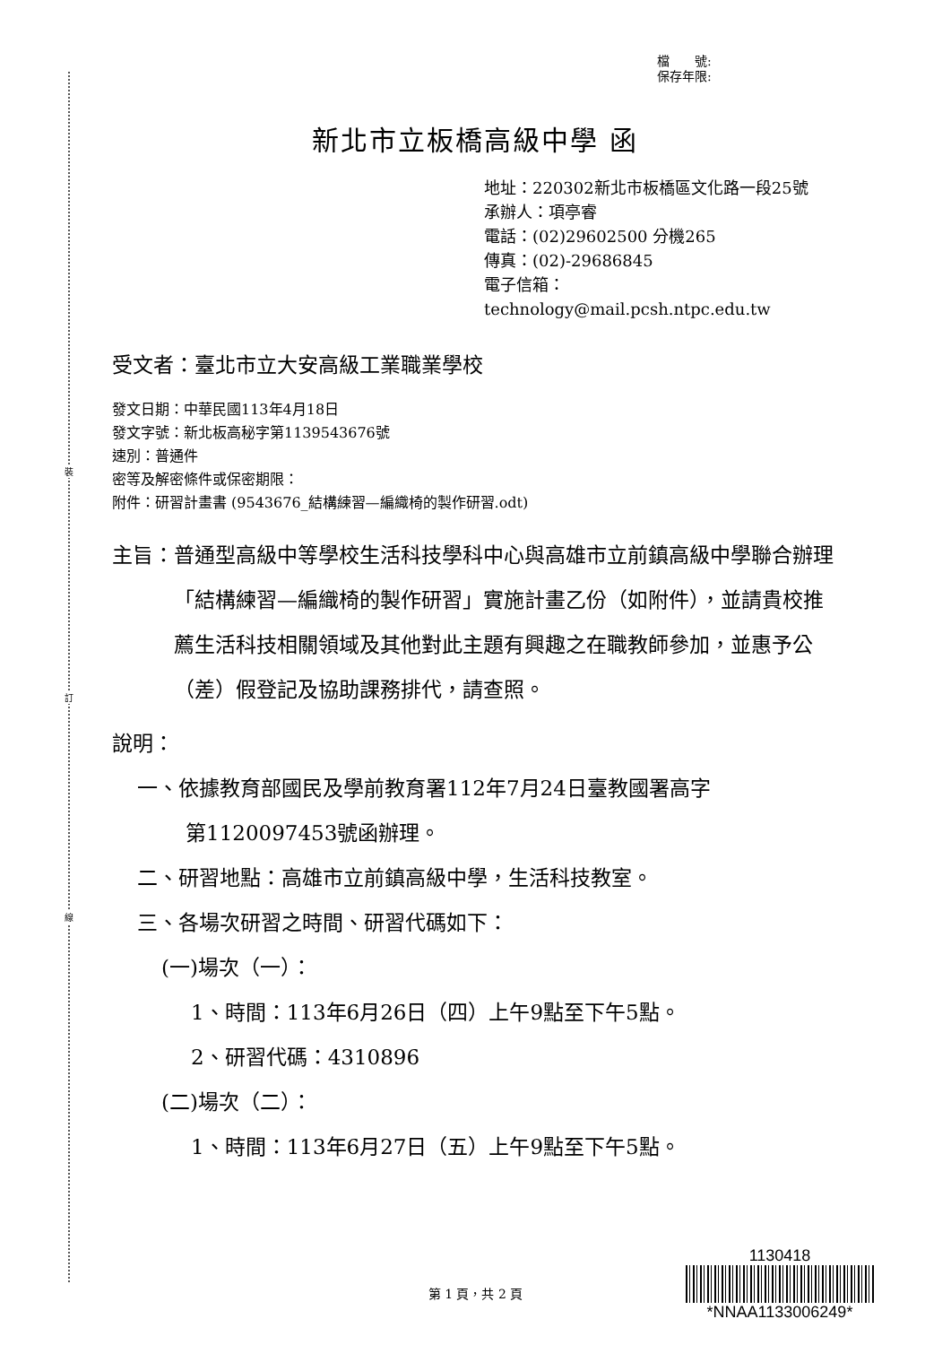裝
訂
線
檔　　號:
保存年限:
新北市立板橋高級中學 函
地址：220302新北市板橋區文化路一段25號
承辦人：項亭睿
電話：(02)29602500 分機265
傳真：(02)-29686845
電子信箱：technology@mail.pcsh.ntpc.edu.tw
受文者：臺北市立大安高級工業職業學校
發文日期：中華民國113年4月18日
發文字號：新北板高秘字第1139543676號
速別：普通件
密等及解密條件或保密期限：
附件：研習計畫書 (9543676_結構練習—編織椅的製作研習.odt)
主旨： 普通型高級中等學校生活科技學科中心與高雄市立前鎮高級中學聯合辦理「結構練習—編織椅的製作研習」實施計畫乙份（如附件），並請貴校推薦生活科技相關領域及其他對此主題有興趣之在職教師參加，並惠予公（差）假登記及協助課務排代，請查照。
說明：
一、依據教育部國民及學前教育署112年7月24日臺教國署高字
第1120097453號函辦理。
二、研習地點：高雄市立前鎮高級中學，生活科技教室。
三、各場次研習之時間、研習代碼如下：
(一)場次（一）：
1、時間：113年6月26日（四）上午9點至下午5點。
2、研習代碼：4310896
(二)場次（二）：
1、時間：113年6月27日（五）上午9點至下午5點。
1130418
*NNAA1133006249*
第 1 頁，共 2 頁